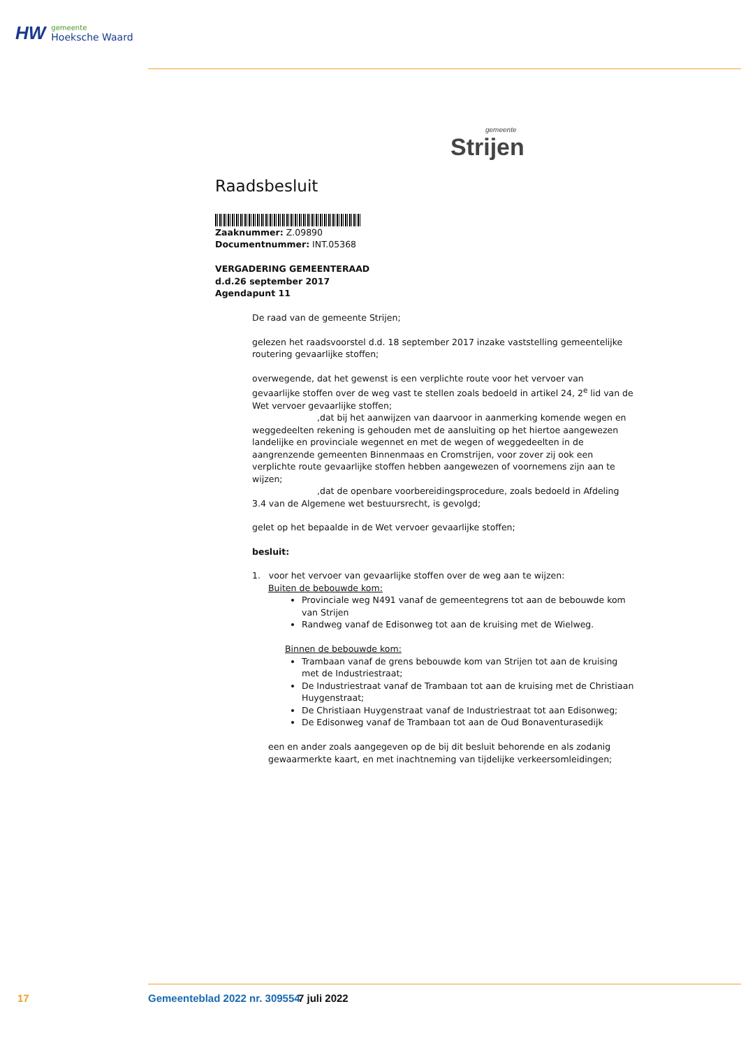HW
gemeente
Hoeksche Waard
gemeente
Strijen
Raadsbesluit
Zaaknummer: Z.09890
Documentnummer: INT.05368
VERGADERING GEMEENTERAAD
d.d.26 september 2017
Agendapunt 11
De raad van de gemeente Strijen;
gelezen het raadsvoorstel d.d. 18 september 2017 inzake vaststelling gemeentelijke routering gevaarlijke stoffen;
overwegende, dat het gewenst is een verplichte route voor het vervoer van gevaarlijke stoffen over de weg vast te stellen zoals bedoeld in artikel 24, 2<sup>e</sup> lid van de Wet vervoer gevaarlijke stoffen;
,dat bij het aanwijzen van daarvoor in aanmerking komende wegen en weggedeelten rekening is gehouden met de aansluiting op het hiertoe aangewezen landelijke en provinciale wegennet en met de wegen of weggedeelten in de aangrenzende gemeenten Binnenmaas en Cromstrijen, voor zover zij ook een verplichte route gevaarlijke stoffen hebben aangewezen of voornemens zijn aan te wijzen;
,dat de openbare voorbereidingsprocedure, zoals bedoeld in Afdeling 3.4 van de Algemene wet bestuursrecht, is gevolgd;
gelet op het bepaalde in de Wet vervoer gevaarlijke stoffen;
besluit:
1. voor het vervoer van gevaarlijke stoffen over de weg aan te wijzen:
Buiten de bebouwde kom:
Provinciale weg N491 vanaf de gemeentegrens tot aan de bebouwde kom van Strijen
Randweg vanaf de Edisonweg tot aan de kruising met de Wielweg.
Binnen de bebouwde kom:
Trambaan vanaf de grens bebouwde kom van Strijen tot aan de kruising met de Industriestraat;
De Industriestraat vanaf de Trambaan tot aan de kruising met de Christiaan Huygenstraat;
De Christiaan Huygenstraat vanaf de Industriestraat tot aan Edisonweg;
De Edisonweg vanaf de Trambaan tot aan de Oud Bonaventurasedijk
een en ander zoals aangegeven op de bij dit besluit behorende en als zodanig gewaarmerkte kaart, en met inachtneming van tijdelijke verkeersomleidingen;
17 Gemeenteblad 2022 nr. 309554 7 juli 2022